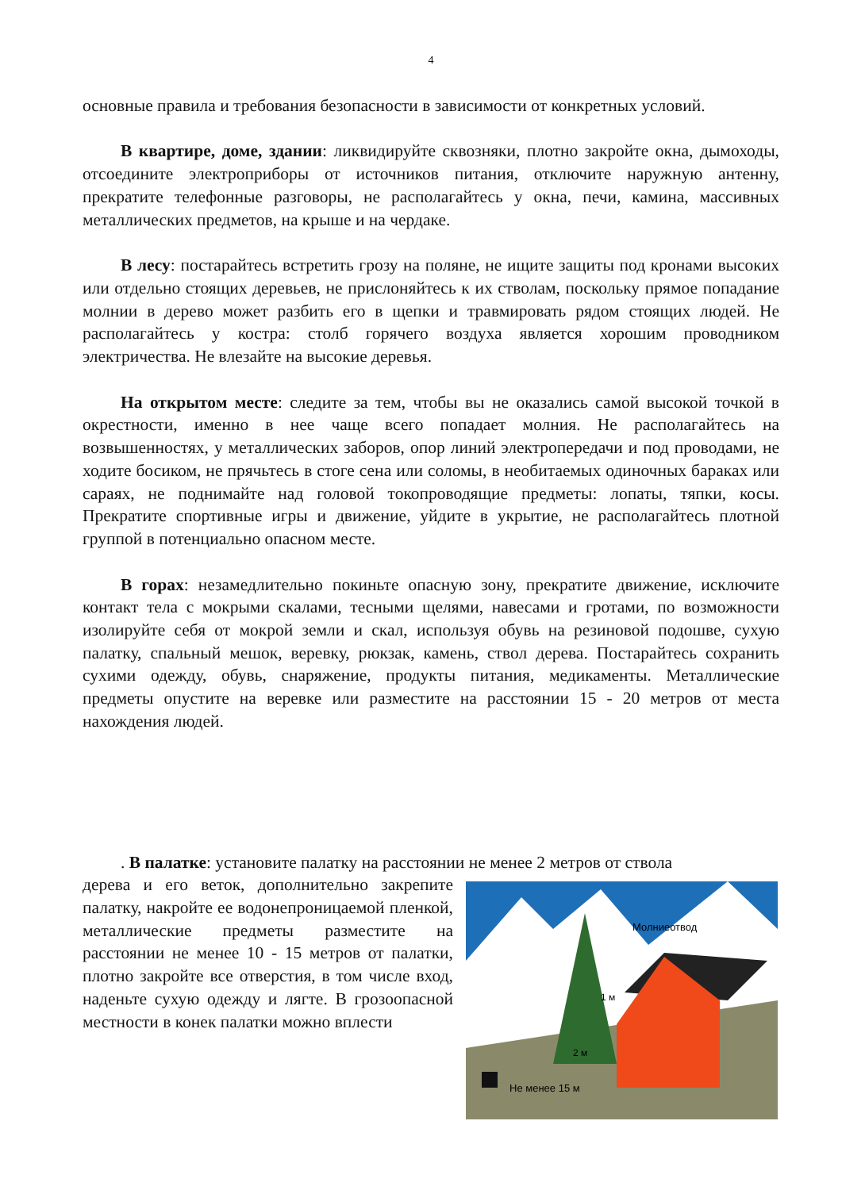4
основные правила и требования безопасности в зависимости от конкретных условий.
В квартире, доме, здании: ликвидируйте сквозняки, плотно закройте окна, дымоходы, отсоедините электроприборы от источников питания, отключите наружную антенну, прекратите телефонные разговоры, не располагайтесь у окна, печи, камина, массивных металлических предметов, на крыше и на чердаке.
В лесу: постарайтесь встретить грозу на поляне, не ищите защиты под кронами высоких или отдельно стоящих деревьев, не прислоняйтесь к их стволам, поскольку прямое попадание молнии в дерево может разбить его в щепки и травмировать рядом стоящих людей. Не располагайтесь у костра: столб горячего воздуха является хорошим проводником электричества. Не влезайте на высокие деревья.
На открытом месте: следите за тем, чтобы вы не оказались самой высокой точкой в окрестности, именно в нее чаще всего попадает молния. Не располагайтесь на возвышенностях, у металлических заборов, опор линий электропередачи и под проводами, не ходите босиком, не прячьтесь в стоге сена или соломы, в необитаемых одиночных бараках или сараях, не поднимайте над головой токопроводящие предметы: лопаты, тяпки, косы. Прекратите спортивные игры и движение, уйдите в укрытие, не располагайтесь плотной группой в потенциально опасном месте.
В горах: незамедлительно покиньте опасную зону, прекратите движение, исключите контакт тела с мокрыми скалами, тесными щелями, навесами и гротами, по возможности изолируйте себя от мокрой земли и скал, используя обувь на резиновой подошве, сухую палатку, спальный мешок, веревку, рюкзак, камень, ствол дерева. Постарайтесь сохранить сухими одежду, обувь, снаряжение, продукты питания, медикаменты. Металлические предметы опустите на веревке или разместите на расстоянии 15 - 20 метров от места нахождения людей.
. В палатке: установите палатку на расстоянии не менее 2 метров от ствола
дерева и его веток, дополнительно закрепите палатку, накройте ее водонепроницаемой пленкой, металлические предметы разместите на расстоянии не менее 10 - 15 метров от палатки, плотно закройте все отверстия, в том числе вход, наденьте сухую одежду и лягте. В грозоопасной местности в конек палатки можно вплести
Молниеотвод
1 м
2 м
Не менее 15 м